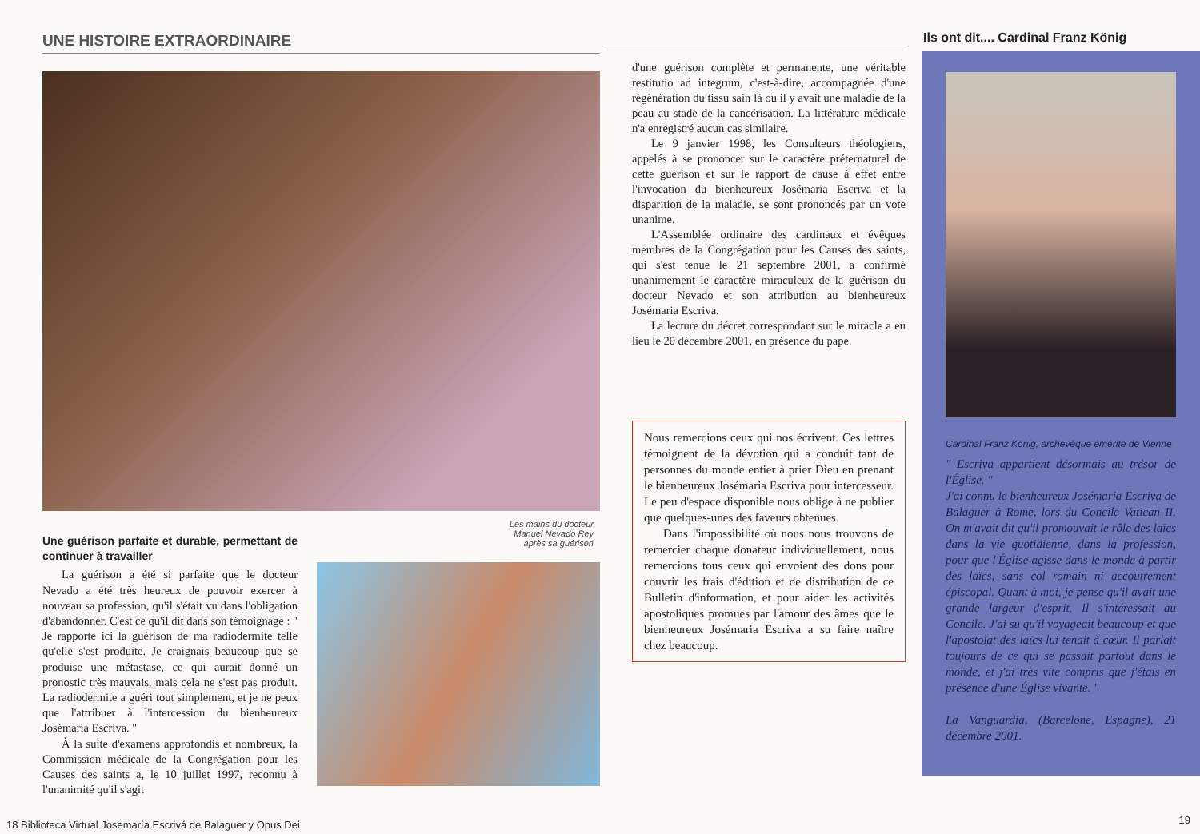UNE HISTOIRE EXTRAORDINAIRE
Une guérison parfaite et durable, permettant de continuer à travailler
La guérison a été si parfaite que le docteur Nevado a été très heureux de pouvoir exercer à nouveau sa profession, qu'il s'était vu dans l'obligation d'abandonner. C'est ce qu'il dit dans son témoignage : " Je rapporte ici la guérison de ma radiodermite telle qu'elle s'est produite. Je craignais beaucoup que se produise une métastase, ce qui aurait donné un pronostic très mauvais, mais cela ne s'est pas produit. La radiodermite a guéri tout simplement, et je ne peux que l'attribuer à l'intercession du bienheureux Josémaria Escriva. "
À la suite d'examens approfondis et nombreux, la Commission médicale de la Congrégation pour les Causes des saints a, le 10 juillet 1997, reconnu à l'unanimité qu'il s'agit
Les mains du docteur
Manuel Nevado Rey
après sa guérison
18 Biblioteca Virtual Josemaría Escrivá de Balaguer y Opus Dei
d'une guérison complète et permanente, une véritable restitutio ad integrum, c'est-à-dire, accompagnée d'une régénération du tissu sain là où il y avait une maladie de la peau au stade de la cancérisation. La littérature médicale n'a enregistré aucun cas similaire.
Le 9 janvier 1998, les Consulteurs théologiens, appelés à se prononcer sur le caractère préternaturel de cette guérison et sur le rapport de cause à effet entre l'invocation du bienheureux Josémaria Escriva et la disparition de la maladie, se sont prononcés par un vote unanime.
L'Assemblée ordinaire des cardinaux et évêques membres de la Congrégation pour les Causes des saints, qui s'est tenue le 21 septembre 2001, a confirmé unanimement le caractère miraculeux de la guérison du docteur Nevado et son attribution au bienheureux Josémaria Escriva.
La lecture du décret correspondant sur le miracle a eu lieu le 20 décembre 2001, en présence du pape.
Nous remercions ceux qui nos écrivent. Ces lettres témoignent de la dévotion qui a conduit tant de personnes du monde entier à prier Dieu en prenant le bienheureux Josémaria Escriva pour intercesseur. Le peu d'espace disponible nous oblige à ne publier que quelques-unes des faveurs obtenues.
Dans l'impossibilité où nous nous trouvons de remercier chaque donateur individuellement, nous remercions tous ceux qui envoient des dons pour couvrir les frais d'édition et de distribution de ce Bulletin d'information, et pour aider les activités apostoliques promues par l'amour des âmes que le bienheureux Josémaria Escriva a su faire naître chez beaucoup.
Ils ont dit.... Cardinal Franz König
Cardinal Franz König, archevêque émérite de Vienne
" Escriva appartient désormais au trésor de l'Église. "
J'ai connu le bienheureux Josémaria Escriva de Balaguer à Rome, lors du Concile Vatican II. On m'avait dit qu'il promouvait le rôle des laïcs dans la vie quotidienne, dans la profession, pour que l'Église agisse dans le monde à partir des laïcs, sans col romain ni accoutrement épiscopal. Quant à moi, je pense qu'il avait une grande largeur d'esprit. Il s'intéressait au Concile. J'ai su qu'il voyageait beaucoup et que l'apostolat des laïcs lui tenait à cœur. Il parlait toujours de ce qui se passait partout dans le monde, et j'ai très vite compris que j'étais en présence d'une Église vivante. "
La Vanguardia, (Barcelone, Espagne), 21 décembre 2001.
19